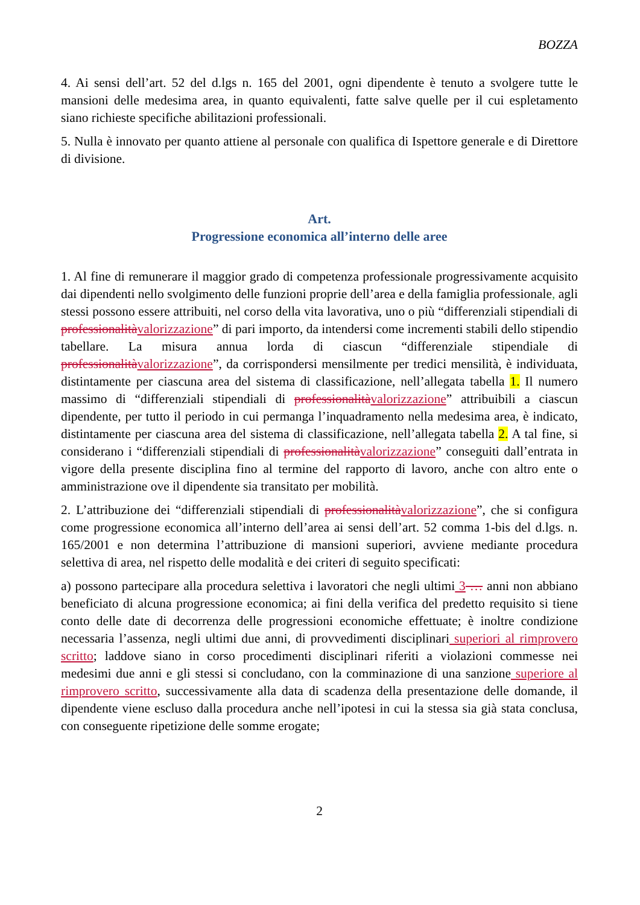BOZZA
4. Ai sensi dell’art. 52 del d.lgs n. 165 del 2001, ogni dipendente è tenuto a svolgere tutte le mansioni delle medesima area, in quanto equivalenti, fatte salve quelle per il cui espletamento siano richieste specifiche abilitazioni professionali.
5. Nulla è innovato per quanto attiene al personale con qualifica di Ispettore generale e di Direttore di divisione.
Art.
Progressione economica all’interno delle aree
1. Al fine di remunerare il maggior grado di competenza professionale progressivamente acquisito dai dipendenti nello svolgimento delle funzioni proprie dell’area e della famiglia professionale, agli stessi possono essere attribuiti, nel corso della vita lavorativa, uno o più “differenziali stipendiali di professionalità valorizzazione” di pari importo, da intendersi come incrementi stabili dello stipendio tabellare. La misura annua lorda di ciascun “differenziale stipendiale di professionalità valorizzazione”, da corrispondersi mensilmente per tredici mensilità, è individuata, distintamente per ciascuna area del sistema di classificazione, nell’allegata tabella 1. Il numero massimo di “differenziali stipendiali di professionalità valorizzazione” attribuibili a ciascun dipendente, per tutto il periodo in cui permanga l’inquadramento nella medesima area, è indicato, distintamente per ciascuna area del sistema di classificazione, nell’allegata tabella 2. A tal fine, si considerano i “differenziali stipendiali di professionalità valorizzazione” conseguiti dall’entrata in vigore della presente disciplina fino al termine del rapporto di lavoro, anche con altro ente o amministrazione ove il dipendente sia transitato per mobilità.
2. L’attribuzione dei “differenziali stipendiali di professionalità valorizzazione”, che si configura come progressione economica all’interno dell’area ai sensi dell’art. 52 comma 1-bis del d.lgs. n. 165/2001 e non determina l’attribuzione di mansioni superiori, avviene mediante procedura selettiva di area, nel rispetto delle modalità e dei criteri di seguito specificati:
a) possono partecipare alla procedura selettiva i lavoratori che negli ultimi 3 … anni non abbiano beneficiato di alcuna progressione economica; ai fini della verifica del predetto requisito si tiene conto delle date di decorrenza delle progressioni economiche effettuate; è inoltre condizione necessaria l’assenza, negli ultimi due anni, di provvedimenti disciplinari superiori al rimprovero scritto; laddove siano in corso procedimenti disciplinari riferiti a violazioni commesse nei medesimi due anni e gli stessi si concludano, con la comminazione di una sanzione superiore al rimprovero scritto, successivamente alla data di scadenza della presentazione delle domande, il dipendente viene escluso dalla procedura anche nell’ipotesi in cui la stessa sia già stata conclusa, con conseguente ripetizione delle somme erogate;
2